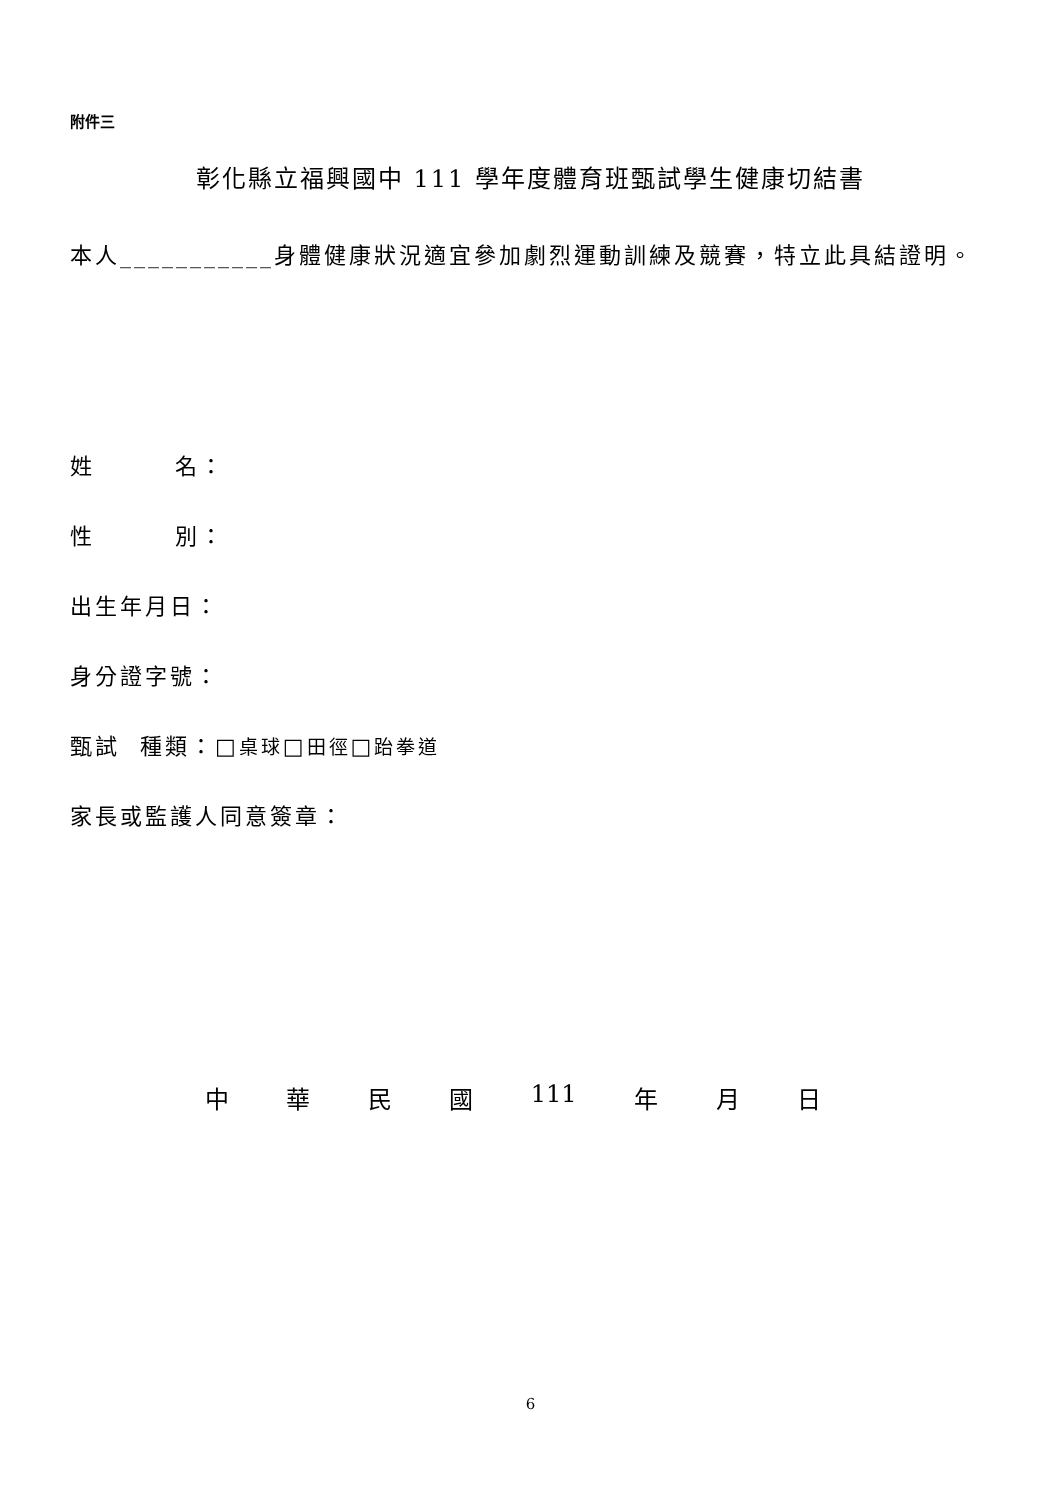附件三
彰化縣立福興國中 111 學年度體育班甄試學生健康切結書
本人___________身體健康狀況適宜參加劇烈運動訓練及競賽，特立此具結證明。
姓 名：
性 別：
出生年月日：
身分證字號：
甄試 種類：□桌球□田徑□跆拳道
家長或監護人同意簽章：
中華民國 111 年 月 日
6